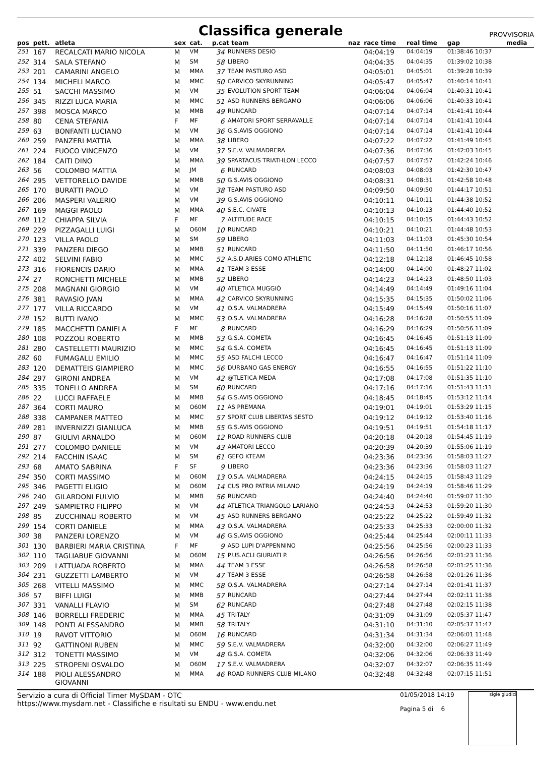Classifica generale
PROVVISORIA
| pos | pett. | atleta | sex | cat. | p.cat team | | naz | race time | real time | gap | media |
| --- | --- | --- | --- | --- | --- | --- | --- | --- | --- | --- | --- |
| 251 | 167 | RECALCATI MARIO NICOLA | M | VM | 34 | RUNNERS DESIO | | 04:04:19 | 04:04:19 | 01:38:46 10:37 | |
| 252 | 314 | SALA STEFANO | M | SM | 58 | LIBERO | | 04:04:35 | 04:04:35 | 01:39:02 10:38 | |
| 253 | 201 | CAMARINI ANGELO | M | MMA | 37 | TEAM PASTURO ASD | | 04:05:01 | 04:05:01 | 01:39:28 10:39 | |
| 254 | 134 | MICHELI MARCO | M | MMC | 50 | CARVICO SKYRUNNING | | 04:05:47 | 04:05:47 | 01:40:14 10:41 | |
| 255 | 51 | SACCHI MASSIMO | M | VM | 35 | EVOLUTION SPORT TEAM | | 04:06:04 | 04:06:04 | 01:40:31 10:41 | |
| 256 | 345 | RIZZI LUCA MARIA | M | MMC | 51 | ASD RUNNERS BERGAMO | | 04:06:06 | 04:06:06 | 01:40:33 10:41 | |
| 257 | 398 | MOSCA MARCO | M | MMB | 49 | RUNCARD | | 04:07:14 | 04:07:14 | 01:41:41 10:44 | |
| 258 | 80 | CENA STEFANIA | F | MF | 6 | AMATORI SPORT SERRAVALLE | | 04:07:14 | 04:07:14 | 01:41:41 10:44 | |
| 259 | 63 | BONFANTI LUCIANO | M | VM | 36 | G.S.AVIS OGGIONO | | 04:07:14 | 04:07:14 | 01:41:41 10:44 | |
| 260 | 259 | PANZERI MATTIA | M | MMA | 38 | LIBERO | | 04:07:22 | 04:07:22 | 01:41:49 10:45 | |
| 261 | 224 | FUOCO VINCENZO | M | VM | 37 | S.E.V. VALMADRERA | | 04:07:36 | 04:07:36 | 01:42:03 10:45 | |
| 262 | 184 | CAITI DINO | M | MMA | 39 | SPARTACUS TRIATHLON LECCO | | 04:07:57 | 04:07:57 | 01:42:24 10:46 | |
| 263 | 56 | COLOMBO MATTIA | M | JM | 6 | RUNCARD | | 04:08:03 | 04:08:03 | 01:42:30 10:47 | |
| 264 | 295 | VETTORELLO DAVIDE | M | MMB | 50 | G.S.AVIS OGGIONO | | 04:08:31 | 04:08:31 | 01:42:58 10:48 | |
| 265 | 170 | BURATTI PAOLO | M | VM | 38 | TEAM PASTURO ASD | | 04:09:50 | 04:09:50 | 01:44:17 10:51 | |
| 266 | 206 | MASPERI VALERIO | M | VM | 39 | G.S.AVIS OGGIONO | | 04:10:11 | 04:10:11 | 01:44:38 10:52 | |
| 267 | 169 | MAGGI PAOLO | M | MMA | 40 | S.E.C. CIVATE | | 04:10:13 | 04:10:13 | 01:44:40 10:52 | |
| 268 | 112 | CHIAPPA SILVIA | F | MF | 7 | ALTITUDE RACE | | 04:10:15 | 04:10:15 | 01:44:43 10:52 | |
| 269 | 229 | PIZZAGALLI LUIGI | M | O60M | 10 | RUNCARD | | 04:10:21 | 04:10:21 | 01:44:48 10:53 | |
| 270 | 123 | VILLA PAOLO | M | SM | 59 | LIBERO | | 04:11:03 | 04:11:03 | 01:45:30 10:54 | |
| 271 | 339 | PANZERI DIEGO | M | MMB | 51 | RUNCARD | | 04:11:50 | 04:11:50 | 01:46:17 10:56 | |
| 272 | 402 | SELVINI FABIO | M | MMC | 52 | A.S.D.ARIES COMO ATHLETIC | | 04:12:18 | 04:12:18 | 01:46:45 10:58 | |
| 273 | 316 | FIORENCIS DARIO | M | MMA | 41 | TEAM 3 ESSE | | 04:14:00 | 04:14:00 | 01:48:27 11:02 | |
| 274 | 27 | RONCHETTI MICHELE | M | MMB | 52 | LIBERO | | 04:14:23 | 04:14:23 | 01:48:50 11:03 | |
| 275 | 208 | MAGNANI GIORGIO | M | VM | 40 | ATLETICA MUGGIÒ | | 04:14:49 | 04:14:49 | 01:49:16 11:04 | |
| 276 | 381 | RAVASIO JVAN | M | MMA | 42 | CARVICO SKYRUNNING | | 04:15:35 | 04:15:35 | 01:50:02 11:06 | |
| 277 | 177 | VILLA RICCARDO | M | VM | 41 | O.S.A. VALMADRERA | | 04:15:49 | 04:15:49 | 01:50:16 11:07 | |
| 278 | 152 | BUTTI IVANO | M | MMC | 53 | O.S.A. VALMADRERA | | 04:16:28 | 04:16:28 | 01:50:55 11:09 | |
| 279 | 185 | MACCHETTI DANIELA | F | MF | 8 | RUNCARD | | 04:16:29 | 04:16:29 | 01:50:56 11:09 | |
| 280 | 108 | POZZOLI ROBERTO | M | MMB | 53 | G.S.A. COMETA | | 04:16:45 | 04:16:45 | 01:51:13 11:09 | |
| 281 | 280 | CASTELLETTI MAURIZIO | M | MMC | 54 | G.S.A. COMETA | | 04:16:45 | 04:16:45 | 01:51:13 11:09 | |
| 282 | 60 | FUMAGALLI EMILIO | M | MMC | 55 | ASD FALCHI LECCO | | 04:16:47 | 04:16:47 | 01:51:14 11:09 | |
| 283 | 120 | DEMATTEIS GIAMPIERO | M | MMC | 56 | DURBANO GAS ENERGY | | 04:16:55 | 04:16:55 | 01:51:22 11:10 | |
| 284 | 297 | GIRONI ANDREA | M | VM | 42 | @TLETICA MEDA | | 04:17:08 | 04:17:08 | 01:51:35 11:10 | |
| 285 | 335 | TONELLO ANDREA | M | SM | 60 | RUNCARD | | 04:17:16 | 04:17:16 | 01:51:43 11:11 | |
| 286 | 22 | LUCCI RAFFAELE | M | MMB | 54 | G.S.AVIS OGGIONO | | 04:18:45 | 04:18:45 | 01:53:12 11:14 | |
| 287 | 364 | CORTI MAURO | M | O60M | 11 | AS PREMANA | | 04:19:01 | 04:19:01 | 01:53:29 11:15 | |
| 288 | 338 | CAMPANER MATTEO | M | MMC | 57 | SPORT CLUB LIBERTAS SESTO | | 04:19:12 | 04:19:12 | 01:53:40 11:16 | |
| 289 | 281 | INVERNIZZI GIANLUCA | M | MMB | 55 | G.S.AVIS OGGIONO | | 04:19:51 | 04:19:51 | 01:54:18 11:17 | |
| 290 | 87 | GIULIVI ARNALDO | M | O60M | 12 | ROAD RUNNERS CLUB | | 04:20:18 | 04:20:18 | 01:54:45 11:19 | |
| 291 | 277 | COLOMBO DANIELE | M | VM | 43 | AMATORI LECCO | | 04:20:39 | 04:20:39 | 01:55:06 11:19 | |
| 292 | 214 | FACCHIN ISAAC | M | SM | 61 | GEFO KTEAM | | 04:23:36 | 04:23:36 | 01:58:03 11:27 | |
| 293 | 68 | AMATO SABRINA | F | SF | 9 | LIBERO | | 04:23:36 | 04:23:36 | 01:58:03 11:27 | |
| 294 | 350 | CORTI MASSIMO | M | O60M | 13 | O.S.A. VALMADRERA | | 04:24:15 | 04:24:15 | 01:58:43 11:29 | |
| 295 | 346 | PAGETTI ELIGIO | M | O60M | 14 | CUS PRO PATRIA MILANO | | 04:24:19 | 04:24:19 | 01:58:46 11:29 | |
| 296 | 240 | GILARDONI FULVIO | M | MMB | 56 | RUNCARD | | 04:24:40 | 04:24:40 | 01:59:07 11:30 | |
| 297 | 249 | SAMPIETRO FILIPPO | M | VM | 44 | ATLETICA TRIANGOLO LARIANO | | 04:24:53 | 04:24:53 | 01:59:20 11:30 | |
| 298 | 85 | ZUCCHINALI ROBERTO | M | VM | 45 | ASD RUNNERS BERGAMO | | 04:25:22 | 04:25:22 | 01:59:49 11:32 | |
| 299 | 154 | CORTI DANIELE | M | MMA | 43 | O.S.A. VALMADRERA | | 04:25:33 | 04:25:33 | 02:00:00 11:32 | |
| 300 | 38 | PANZERI LORENZO | M | VM | 46 | G.S.AVIS OGGIONO | | 04:25:44 | 04:25:44 | 02:00:11 11:33 | |
| 301 | 130 | BARBIERI MARIA CRISTINA | F | MF | 9 | ASD LUPI D'APPENNINO | | 04:25:56 | 04:25:56 | 02:00:23 11:33 | |
| 302 | 110 | TAGLIABUE GIOVANNI | M | O60M | 15 | P.US.ACLI GIURIATI P. | | 04:26:56 | 04:26:56 | 02:01:23 11:36 | |
| 303 | 209 | LATTUADA ROBERTO | M | MMA | 44 | TEAM 3 ESSE | | 04:26:58 | 04:26:58 | 02:01:25 11:36 | |
| 304 | 231 | GUZZETTI LAMBERTO | M | VM | 47 | TEAM 3 ESSE | | 04:26:58 | 04:26:58 | 02:01:26 11:36 | |
| 305 | 268 | VITELLI MASSIMO | M | MMC | 58 | O.S.A. VALMADRERA | | 04:27:14 | 04:27:14 | 02:01:41 11:37 | |
| 306 | 57 | BIFFI LUIGI | M | MMB | 57 | RUNCARD | | 04:27:44 | 04:27:44 | 02:02:11 11:38 | |
| 307 | 331 | VANALLI FLAVIO | M | SM | 62 | RUNCARD | | 04:27:48 | 04:27:48 | 02:02:15 11:38 | |
| 308 | 146 | BORRELLI FREDERIC | M | MMA | 45 | TRITALY | | 04:31:09 | 04:31:09 | 02:05:37 11:47 | |
| 309 | 148 | PONTI ALESSANDRO | M | MMB | 58 | TRITALY | | 04:31:10 | 04:31:10 | 02:05:37 11:47 | |
| 310 | 19 | RAVOT VITTORIO | M | O60M | 16 | RUNCARD | | 04:31:34 | 04:31:34 | 02:06:01 11:48 | |
| 311 | 92 | GATTINONI RUBEN | M | MMC | 59 | S.E.V. VALMADRERA | | 04:32:00 | 04:32:00 | 02:06:27 11:49 | |
| 312 | 312 | TONETTI MASSIMO | M | VM | 48 | G.S.A. COMETA | | 04:32:06 | 04:32:06 | 02:06:33 11:49 | |
| 313 | 225 | STROPENI OSVALDO | M | O60M | 17 | S.E.V. VALMADRERA | | 04:32:07 | 04:32:07 | 02:06:35 11:49 | |
| 314 | 188 | PIOLI ALESSANDRO GIOVANNI | M | MMA | 46 | ROAD RUNNERS CLUB MILANO | | 04:32:48 | 04:32:48 | 02:07:15 11:51 | |
Servizio a cura di Official Timer MySDAM - OTC
https://www.mysdam.net - Classifiche e risultati su ENDU - www.endu.net
01/05/2018 14:19
Pagina 5 di 6
sigle giudici